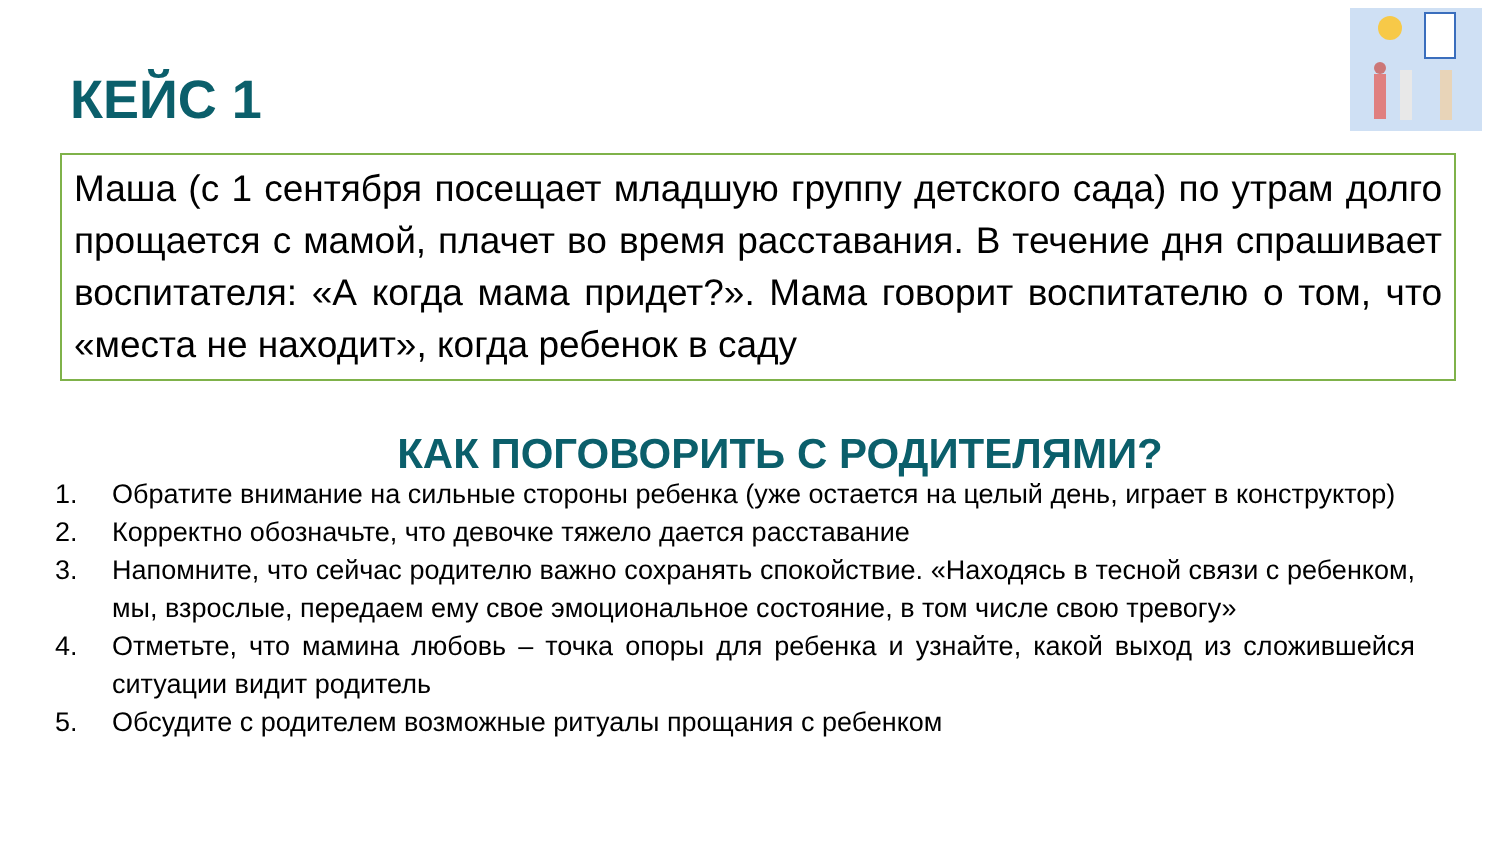КЕЙС 1
Маша (с 1 сентября посещает младшую группу детского сада) по утрам долго прощается с мамой, плачет во время расставания. В течение дня спрашивает воспитателя: «А когда мама придет?». Мама говорит воспитателю о том, что «места не находит», когда ребенок в саду
КАК ПОГОВОРИТЬ С РОДИТЕЛЯМИ?
1. Обратите внимание на сильные стороны ребенка (уже остается на целый день, играет в конструктор)
2. Корректно обозначьте, что девочке тяжело дается расставание
3. Напомните, что сейчас родителю важно сохранять спокойствие. «Находясь в тесной связи с ребенком, мы, взрослые, передаем ему свое эмоциональное состояние, в том числе свою тревогу»
4. Отметьте, что мамина любовь – точка опоры для ребенка и узнайте, какой выход из сложившейся ситуации видит родитель
5. Обсудите с родителем возможные ритуалы прощания с ребенком